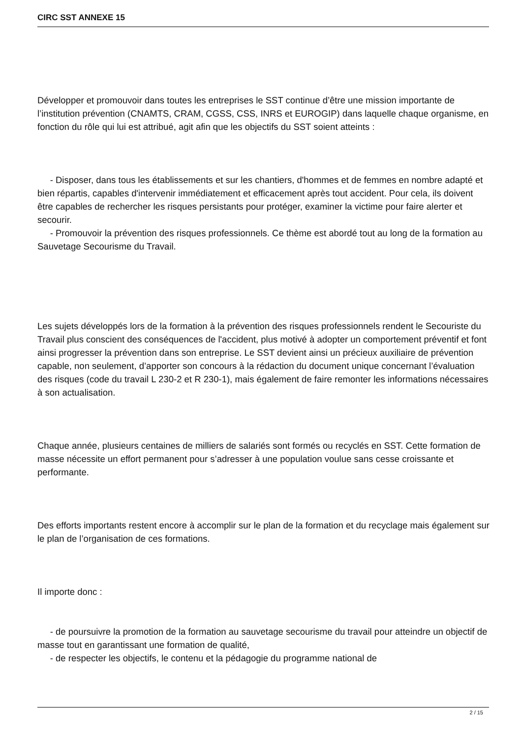CIRC SST ANNEXE 15
Développer et promouvoir dans toutes les entreprises le SST continue d’être une mission importante de l’institution prévention (CNAMTS, CRAM, CGSS, CSS, INRS et EUROGIP) dans laquelle chaque organisme, en fonction du rôle qui lui est attribué, agit afin que les objectifs du SST soient atteints :
- Disposer, dans tous les établissements et sur les chantiers, d'hommes et de femmes en nombre adapté et bien répartis, capables d'intervenir immédiatement et efficacement après tout accident. Pour cela, ils doivent être capables de rechercher les risques persistants pour protéger, examiner la victime pour faire alerter et secourir.
- Promouvoir la prévention des risques professionnels. Ce thème est abordé tout au long de la formation au Sauvetage Secourisme du Travail.
Les sujets développés lors de la formation à la prévention des risques professionnels rendent le Secouriste du Travail plus conscient des conséquences de l'accident, plus motivé à adopter un comportement préventif et font ainsi progresser la prévention dans son entreprise. Le SST devient ainsi un précieux auxiliaire de prévention capable, non seulement, d’apporter son concours à la rédaction du document unique concernant l’évaluation des risques (code du travail L 230-2 et R 230-1), mais également de faire remonter les informations nécessaires à son actualisation.
Chaque année, plusieurs centaines de milliers de salariés sont formés ou recyclés en SST. Cette formation de masse nécessite un effort permanent pour s’adresser à une population voulue sans cesse croissante et performante.
Des efforts importants restent encore à accomplir sur le plan de la formation et du recyclage mais également sur le plan de l’organisation de ces formations.
Il importe donc :
- de poursuivre la promotion de la formation au sauvetage secourisme du travail pour atteindre un objectif de masse tout en garantissant une formation de qualité,
- de respecter les objectifs, le contenu et la pédagogie du programme national de
2 / 15